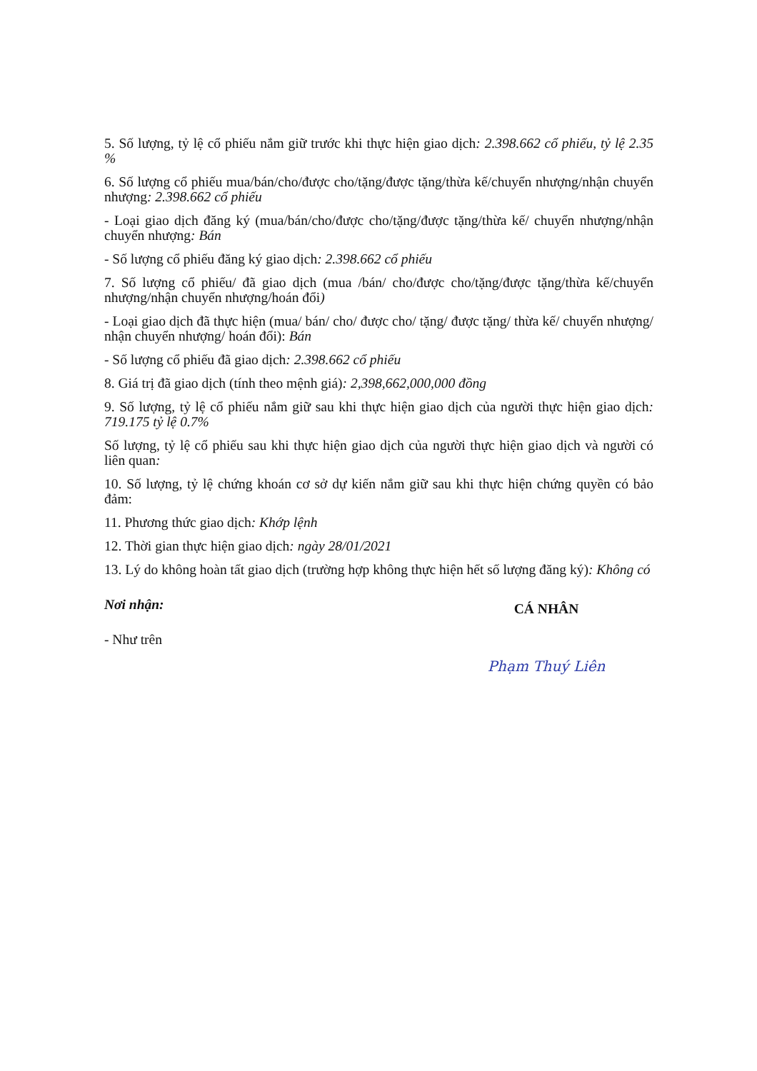5. Số lượng, tỷ lệ cổ phiếu nắm giữ trước khi thực hiện giao dịch: 2.398.662 cổ phiếu, tỷ lệ 2.35 %
6. Số lượng cổ phiếu mua/bán/cho/được cho/tặng/được tặng/thừa kế/chuyển nhượng/nhận chuyển nhượng: 2.398.662 cổ phiếu
- Loại giao dịch đăng ký (mua/bán/cho/được cho/tặng/được tặng/thừa kế/ chuyển nhượng/nhận chuyển nhượng: Bán
- Số lượng cổ phiếu đăng ký giao dịch: 2.398.662 cổ phiếu
7. Số lượng cổ phiếu/ đã giao dịch (mua /bán/ cho/được cho/tặng/được tặng/thừa kế/chuyển nhượng/nhận chuyển nhượng/hoán đổi)
- Loại giao dịch đã thực hiện (mua/ bán/ cho/ được cho/ tặng/ được tặng/ thừa kế/ chuyển nhượng/ nhận chuyển nhượng/ hoán đổi): Bán
- Số lượng cổ phiếu đã giao dịch: 2.398.662 cổ phiếu
8. Giá trị đã giao dịch (tính theo mệnh giá): 2,398,662,000,000 đồng
9. Số lượng, tỷ lệ cổ phiếu nắm giữ sau khi thực hiện giao dịch của người thực hiện giao dịch: 719.175 tỷ lệ 0.7%
Số lượng, tỷ lệ cổ phiếu sau khi thực hiện giao dịch của người thực hiện giao dịch và người có liên quan:
10. Số lượng, tỷ lệ chứng khoán cơ sở dự kiến nắm giữ sau khi thực hiện chứng quyền có bảo đảm:
11. Phương thức giao dịch: Khớp lệnh
12. Thời gian thực hiện giao dịch: ngày 28/01/2021
13. Lý do không hoàn tất giao dịch (trường hợp không thực hiện hết số lượng đăng ký): Không có
Nơi nhận:
- Như trên
CÁ NHÂN
Phạm Thuý Liên